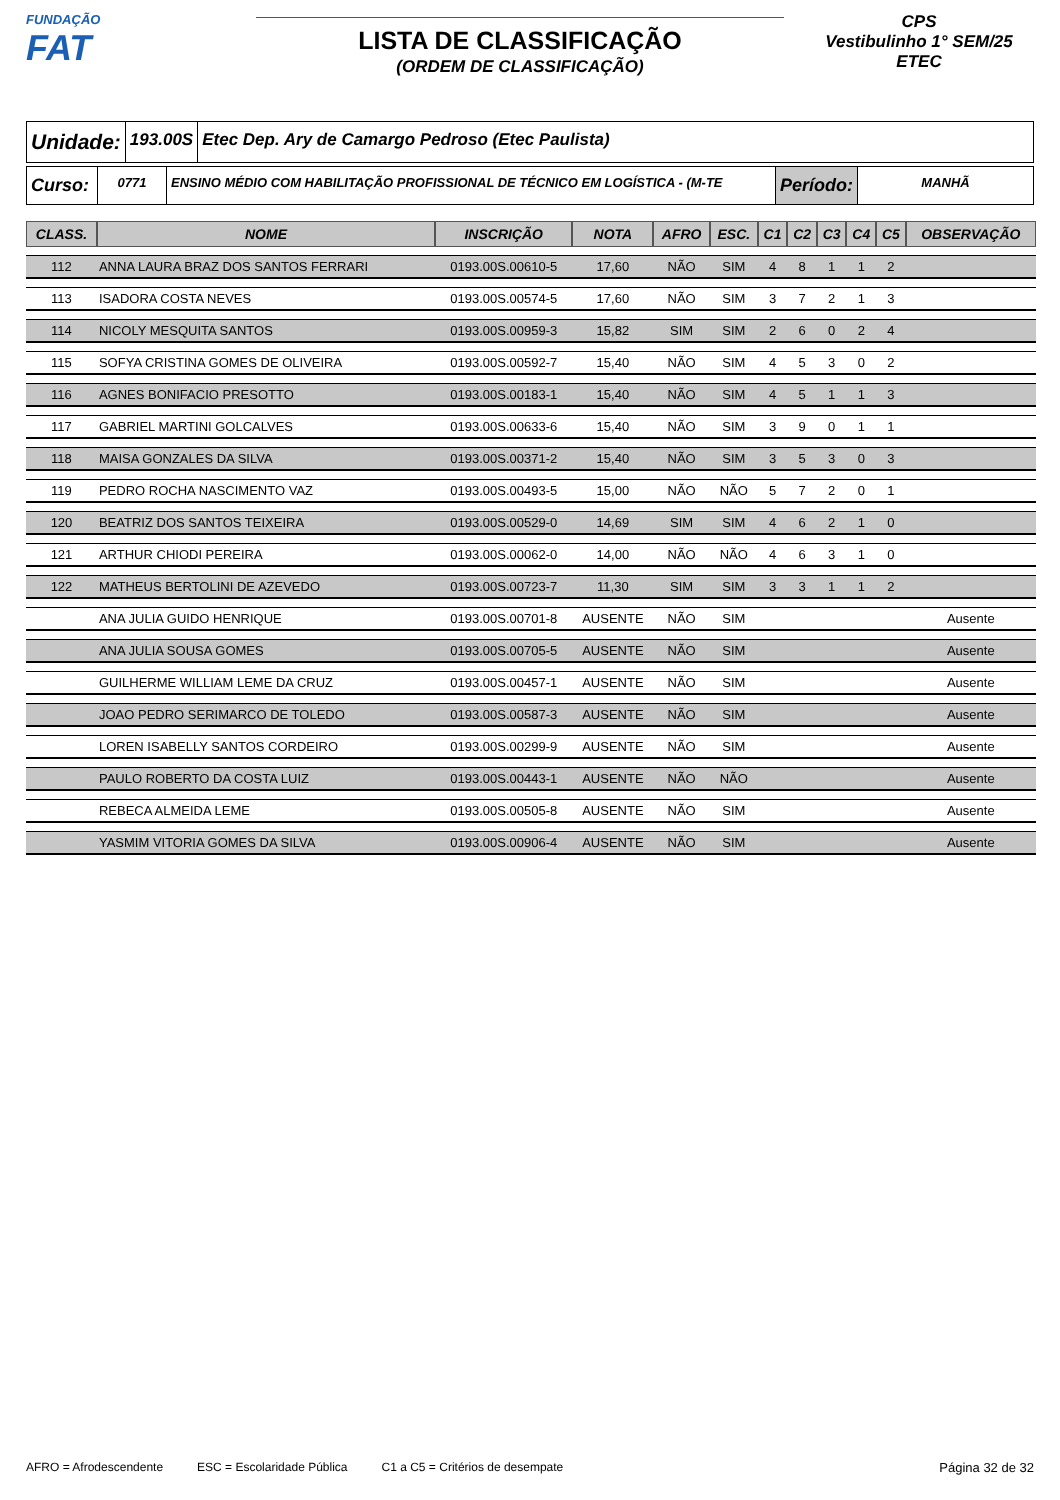FUNDAÇÃO
FAT
LISTA DE CLASSIFICAÇÃO
(ORDEM DE CLASSIFICAÇÃO)
CPS
Vestibulinho 1° SEM/25
ETEC
Unidade:
193.00S Etec Dep. Ary de Camargo Pedroso (Etec Paulista)
Curso:
0771 ENSINO MÉDIO COM HABILITAÇÃO PROFISSIONAL DE TÉCNICO EM LOGÍSTICA - (M-TE
Período:
MANHÃ
| CLASS. | NOME | INSCRIÇÃO | NOTA | AFRO | ESC. | C1 | C2 | C3 | C4 | C5 | OBSERVAÇÃO |
| --- | --- | --- | --- | --- | --- | --- | --- | --- | --- | --- | --- |
| 112 | ANNA LAURA BRAZ DOS SANTOS FERRARI | 0193.00S.00610-5 | 17,60 | NÃO | SIM | 4 | 8 | 1 | 1 | 2 | |
| 113 | ISADORA COSTA NEVES | 0193.00S.00574-5 | 17,60 | NÃO | SIM | 3 | 7 | 2 | 1 | 3 | |
| 114 | NICOLY MESQUITA SANTOS | 0193.00S.00959-3 | 15,82 | SIM | SIM | 2 | 6 | 0 | 2 | 4 | |
| 115 | SOFYA CRISTINA GOMES DE OLIVEIRA | 0193.00S.00592-7 | 15,40 | NÃO | SIM | 4 | 5 | 3 | 0 | 2 | |
| 116 | AGNES BONIFACIO PRESOTTO | 0193.00S.00183-1 | 15,40 | NÃO | SIM | 4 | 5 | 1 | 1 | 3 | |
| 117 | GABRIEL MARTINI GOLCALVES | 0193.00S.00633-6 | 15,40 | NÃO | SIM | 3 | 9 | 0 | 1 | 1 | |
| 118 | MAISA GONZALES DA SILVA | 0193.00S.00371-2 | 15,40 | NÃO | SIM | 3 | 5 | 3 | 0 | 3 | |
| 119 | PEDRO ROCHA NASCIMENTO VAZ | 0193.00S.00493-5 | 15,00 | NÃO | NÃO | 5 | 7 | 2 | 0 | 1 | |
| 120 | BEATRIZ DOS SANTOS TEIXEIRA | 0193.00S.00529-0 | 14,69 | SIM | SIM | 4 | 6 | 2 | 1 | 0 | |
| 121 | ARTHUR CHIODI PEREIRA | 0193.00S.00062-0 | 14,00 | NÃO | NÃO | 4 | 6 | 3 | 1 | 0 | |
| 122 | MATHEUS BERTOLINI DE AZEVEDO | 0193.00S.00723-7 | 11,30 | SIM | SIM | 3 | 3 | 1 | 1 | 2 | |
| | ANA JULIA GUIDO HENRIQUE | 0193.00S.00701-8 | AUSENTE | NÃO | SIM | | | | | | Ausente |
| | ANA JULIA SOUSA GOMES | 0193.00S.00705-5 | AUSENTE | NÃO | SIM | | | | | | Ausente |
| | GUILHERME WILLIAM LEME DA CRUZ | 0193.00S.00457-1 | AUSENTE | NÃO | SIM | | | | | | Ausente |
| | JOAO PEDRO SERIMARCO DE TOLEDO | 0193.00S.00587-3 | AUSENTE | NÃO | SIM | | | | | | Ausente |
| | LOREN ISABELLY SANTOS CORDEIRO | 0193.00S.00299-9 | AUSENTE | NÃO | SIM | | | | | | Ausente |
| | PAULO ROBERTO DA COSTA LUIZ | 0193.00S.00443-1 | AUSENTE | NÃO | NÃO | | | | | | Ausente |
| | REBECA ALMEIDA LEME | 0193.00S.00505-8 | AUSENTE | NÃO | SIM | | | | | | Ausente |
| | YASMIM VITORIA GOMES DA SILVA | 0193.00S.00906-4 | AUSENTE | NÃO | SIM | | | | | | Ausente |
AFRO = Afrodescendente ESC = Escolaridade Pública C1 a C5 = Critérios de desempate Página 32 de 32